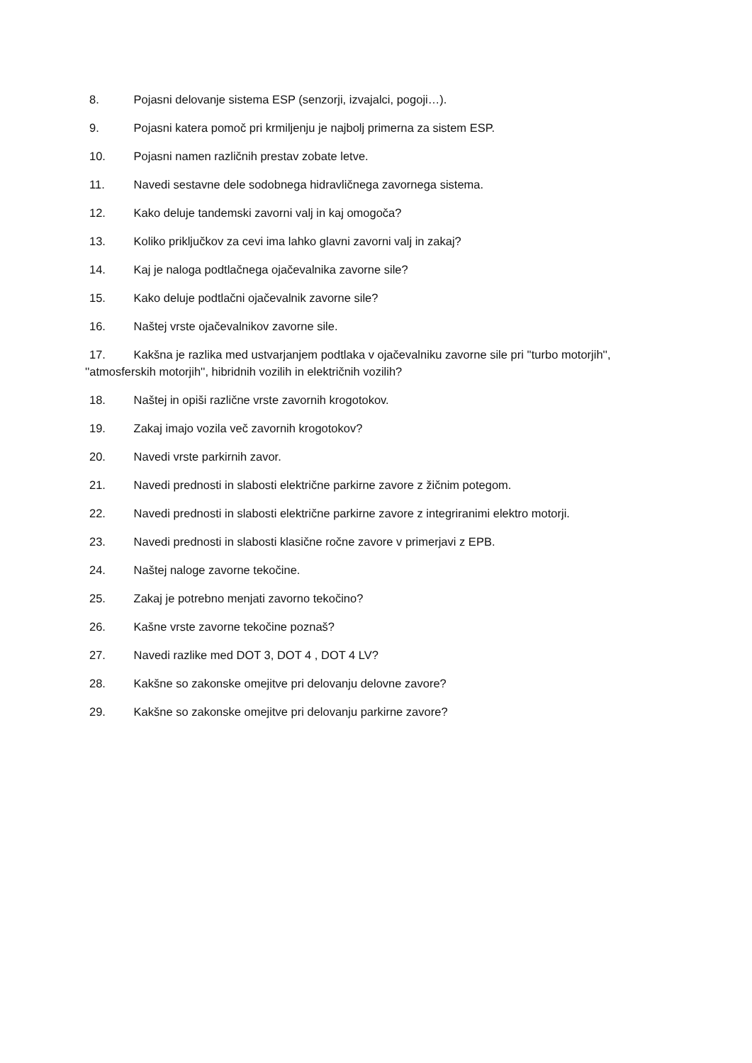8. Pojasni delovanje sistema ESP (senzorji, izvajalci, pogoji…).
9. Pojasni katera pomoč pri krmiljenju je najbolj primerna za sistem ESP.
10. Pojasni namen različnih prestav zobate letve.
11. Navedi sestavne dele sodobnega hidravličnega zavornega sistema.
12. Kako deluje tandemski zavorni valj in kaj omogoča?
13. Koliko priključkov za cevi ima lahko glavni zavorni valj in zakaj?
14. Kaj je naloga podtlačnega ojačevalnika zavorne sile?
15. Kako deluje podtlačni ojačevalnik zavorne sile?
16. Naštej vrste ojačevalnikov zavorne sile.
17. Kakšna je razlika med ustvarjanjem podtlaka v ojačevalniku zavorne sile pri ''turbo motorjih'', ''atmosferskih motorjih'', hibridnih vozilih in električnih vozilih?
18. Naštej in opiši različne vrste zavornih krogotokov.
19. Zakaj imajo vozila več zavornih krogotokov?
20. Navedi vrste parkirnih zavor.
21. Navedi prednosti in slabosti električne parkirne zavore z žičnim potegom.
22. Navedi prednosti in slabosti električne parkirne zavore z integriranimi elektro motorji.
23. Navedi prednosti in slabosti klasične ročne zavore v primerjavi z EPB.
24. Naštej naloge zavorne tekočine.
25. Zakaj je potrebno menjati zavorno tekočino?
26. Kašne vrste zavorne tekočine poznaš?
27. Navedi razlike med DOT 3, DOT 4 , DOT 4 LV?
28. Kakšne so zakonske omejitve pri delovanju delovne zavore?
29. Kakšne so zakonske omejitve pri delovanju parkirne zavore?